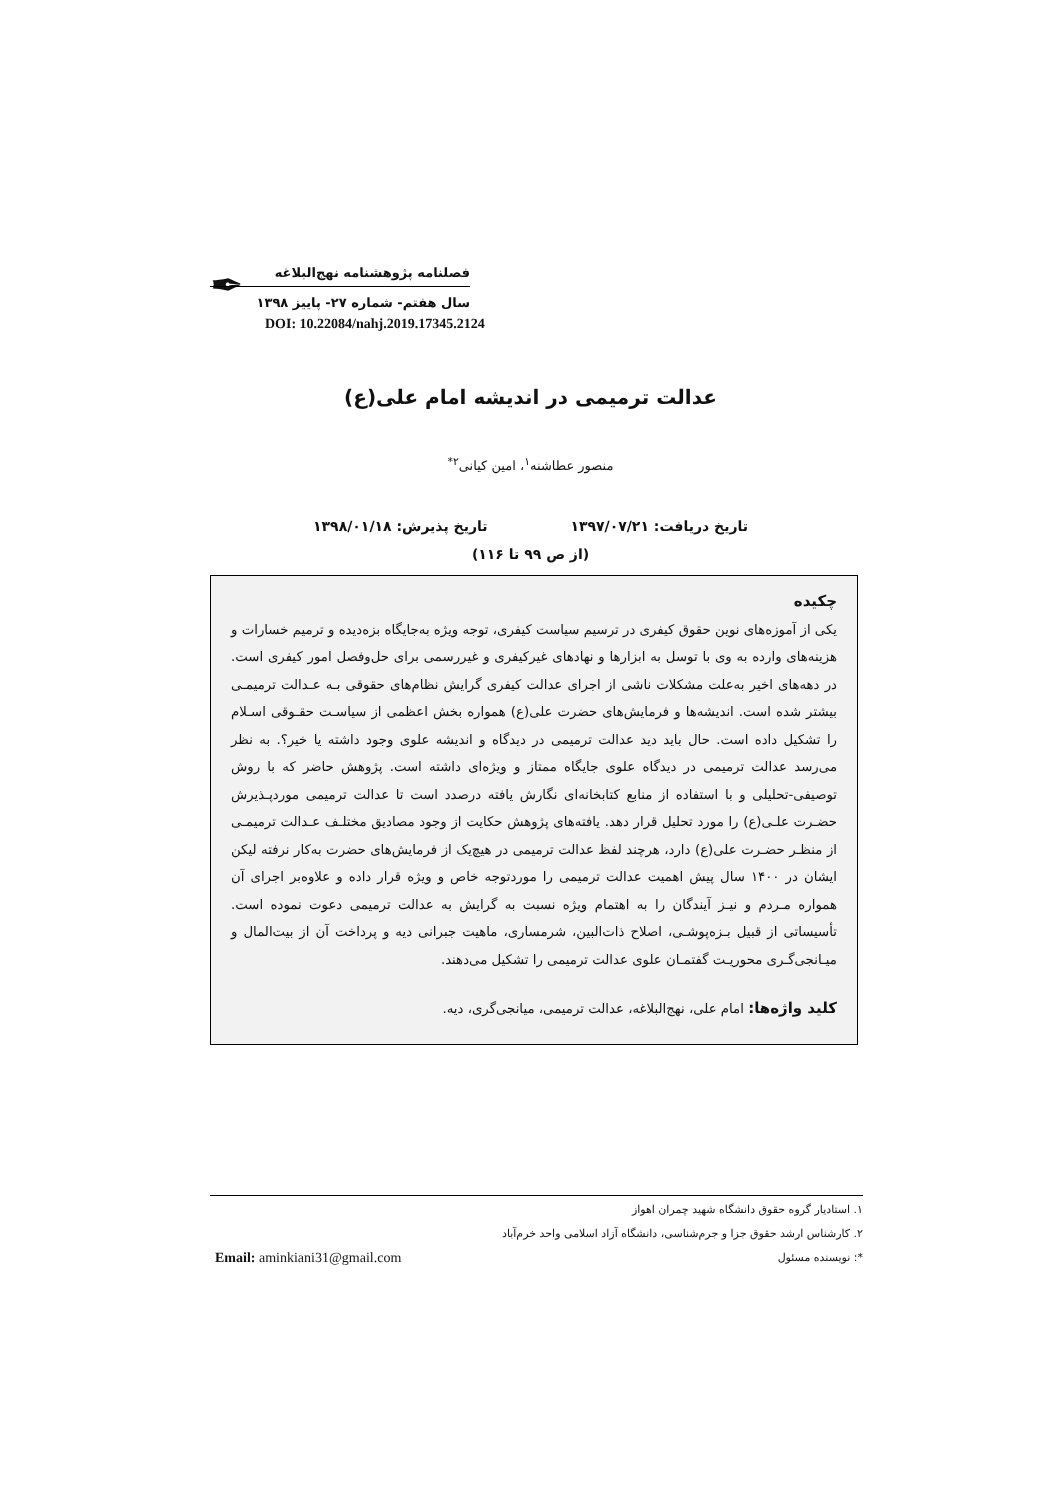✒
فصلنامه پژوهشنامه نهج‌البلاغه
سال هفتم- شماره ۲۷- پاییز ۱۳۹۸
DOI: 10.22084/nahj.2019.17345.2124
عدالت ترمیمی در اندیشه امام علی(ع)
منصور عطاشنه<sup>۱</sup>، امین کیانی<sup>۲*</sup>
تاریخ دریافت: ۱۳۹۷/۰۷/۲۱ تاریخ پذیرش: ۱۳۹۸/۰۱/۱۸
(از ص ۹۹ تا ۱۱۶)
چکیده
یکی از آموزه‌های نوین حقوق کیفری در ترسیم سیاست کیفری، توجه ویژه به‌جایگاه بزه‌دیده و ترمیم خسارات و هزینه‌های وارده به وی با توسل به ابزارها و نهادهای غیرکیفری و غیررسمی برای حل‌وفصل امور کیفری است. در دهه‌های اخیر به‌علت مشکلات ناشی از اجرای عدالت کیفری گرایش نظام‌های حقوقی بـه عـدالت ترمیمـی بیشتر شده است. اندیشه‌ها و فرمایش‌های حضرت علی(ع) همواره بخش اعظمی از سیاسـت حقـوقی اسـلام را تشکیل داده است. حال باید دید عدالت ترمیمی در دیدگاه و اندیشه علوی وجود داشته یا خیر؟. به نظر می‌رسد عدالت ترمیمی در دیدگاه علوی جایگاه ممتاز و ویژه‌ای داشته است. پژوهش حاضر که با روش توصیفی-تحلیلی و با استفاده از منابع کتابخانه‌ای نگارش یافته درصدد است تا عدالت ترمیمی موردپـذیرش حضـرت علـی(ع) را مورد تحلیل قرار دهد. یافته‌های پژوهش حکایت از وجود مصادیق مختلـف عـدالت ترمیمـی از منظـر حضـرت علی(ع) دارد، هرچند لفظ عدالت ترمیمی در هیچ‌یک از فرمایش‌های حضرت به‌کار نرفته لیکن ایشان در ۱۴۰۰ سال پیش اهمیت عدالت ترمیمی را موردتوجه خاص و ویژه قرار داده و علاوه‌بر اجرای آن همواره مـردم و نیـز آیندگان را به اهتمام ویژه نسبت به گرایش به عدالت ترمیمی دعوت نموده است. تأسیساتی از قبیل بـزه‌پوشـی، اصلاح ذات‌البین، شرمساری، ماهیت جبرانی دیه و پرداخت آن از بیت‌المال و میـانجی‌گـری محوریـت گفتمـان علوی عدالت ترمیمی را تشکیل می‌دهند.
کلید واژه‌ها: امام علی، نهج‌البلاغه، عدالت ترمیمی، میانجی‌گری، دیه.
۱. استادیار گروه حقوق دانشگاه شهید چمران اهواز
۲. کارشناس ارشد حقوق جزا و جرم‌شناسی، دانشگاه آزاد اسلامی واحد خرم‌آباد
Email: aminkiani31@gmail.com *: نویسنده مسئول